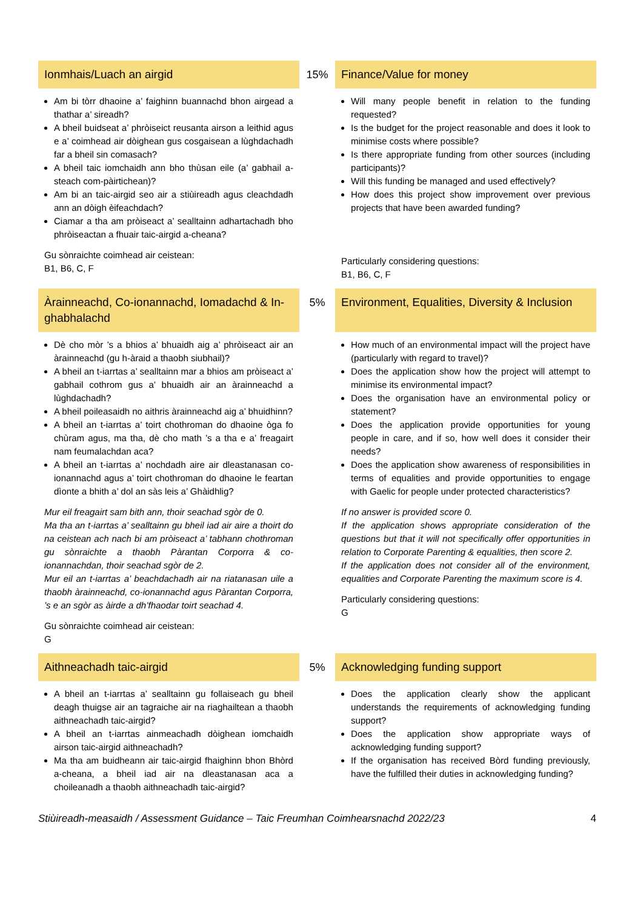| Ionmhais/Luach an airgid | 15% | Finance/Value for money |
| Am bi tòrr dhaoine a’ faighinn buannachd bhon airgead a thathar a’ sireadh? A bheil buidseat a’ phròiseict reusanta airson a leithid agus e a’ coimhead air dòighean gus cosgaisean a lùghdachadh far a bheil sin comasach? A bheil taic iomchaidh ann bho thùsan eile (a’ gabhail a-steach com-pàirtichean)? Am bi an taic-airgid seo air a stiùireadh agus cleachdadh ann an dòigh èifeachdach? Ciamar a tha am pròiseact a’ sealltainn adhartachadh bho phròiseactan a fhuair taic-airgid a-cheana? Gu sònraichte coimhead air ceistean: B1, B6, C, F | | Will many people benefit in relation to the funding requested? Is the budget for the project reasonable and does it look to minimise costs where possible? Is there appropriate funding from other sources (including participants)? Will this funding be managed and used effectively? How does this project show improvement over previous projects that have been awarded funding? Particularly considering questions: B1, B6, C, F |
| Àrainneachd, Co-ionannachd, Iomadachd & In-ghabhalachd | 5% | Environment, Equalities, Diversity & Inclusion |
| Dè cho mòr ’s a bhios a’ bhuaidh aig a’ phròiseact air an àrainneachd (gu h-àraid a thaobh siubhail)? A bheil an t-iarrtas a’ sealltainn mar a bhios am pròiseact a’ gabhail cothrom gus a’ bhuaidh air an àrainneachd a lùghdachadh? A bheil poileasaidh no aithris àrainneachd aig a’ bhuidhinn? A bheil an t-iarrtas a’ toirt chothroman do dhaoine òga fo chùram agus, ma tha, dè cho math ’s a tha e a’ freagairt nam feumalachdan aca? A bheil an t-iarrtas a’ nochdadh aire air dleastanasan co-ionannachd agus a’ toirt chothroman do dhaoine le feartan dìonte a bhith a’ dol an sàs leis a’ Ghàidhlig? Mur eil freagairt sam bith ann, thoir seachad sgòr de 0. Ma tha an t-iarrtas a’ sealltainn gu bheil iad air aire a thoirt do na ceistean ach nach bi am pròiseact a’ tabhann chothroman gu sònraichte a thaobh Pàrantan Corporra & co-ionannachdan, thoir seachad sgòr de 2. Mur eil an t-iarrtas a’ beachdachadh air na riatanasan uile a thaobh àrainneachd, co-ionannachd agus Pàrantan Corporra, ’s e an sgòr as àirde a dh’fhaodar toirt seachad 4. Gu sònraichte coimhead air ceistean: G | | How much of an environmental impact will the project have (particularly with regard to travel)? Does the application show how the project will attempt to minimise its environmental impact? Does the organisation have an environmental policy or statement? Does the application provide opportunities for young people in care, and if so, how well does it consider their needs? Does the application show awareness of responsibilities in terms of equalities and provide opportunities to engage with Gaelic for people under protected characteristics? If no answer is provided score 0. If the application shows appropriate consideration of the questions but that it will not specifically offer opportunities in relation to Corporate Parenting & equalities, then score 2. If the application does not consider all of the environment, equalities and Corporate Parenting the maximum score is 4. Particularly considering questions: G |
| Aithneachadh taic-airgid | 5% | Acknowledging funding support |
| A bheil an t-iarrtas a’ sealltainn gu follaiseach gu bheil deagh thuigse air an tagraiche air na riaghailtean a thaobh aithneachadh taic-airgid? A bheil an t-iarrtas ainmeachadh dòighean iomchaidh airson taic-airgid aithneachadh? Ma tha am buidheann air taic-airgid fhaighinn bhon Bhòrd a-cheana, a bheil iad air na dleastanasan aca a choileanadh a thaobh aithneachadh taic-airgid? | | Does the application clearly show the applicant understands the requirements of acknowledging funding support? Does the application show appropriate ways of acknowledging funding support? If the organisation has received Bòrd funding previously, have the fulfilled their duties in acknowledging funding? |
Stiùireadh-measaidh / Assessment Guidance – Taic Freumhan Coimhearsnachd 2022/23 4